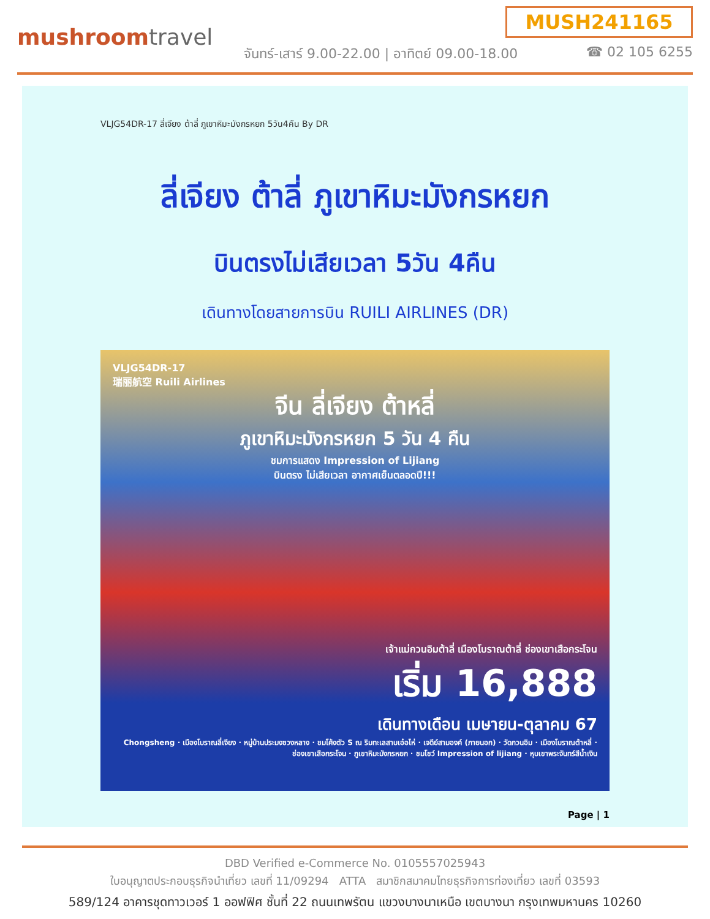mushroomtravel
MUSH241165
จันทร์-เสาร์ 9.00-22.00 | อาทิตย์ 09.00-18.00
☎ 02 105 6255
VLJG54DR-17 ลี่เจียง ต้าลี่ ภูเขาหิมะมังกรหยก 5วัน4คืน By DR
ลี่เจียง ต้าลี่ ภูเขาหิมะมังกรหยก
บินตรงไม่เสียเวลา 5วัน 4คืน
เดินทางโดยสายการบิน RUILI AIRLINES (DR)
VLJG54DR-17
瑞丽航空 Ruili Airlines
จีน ลี่เจียง ต้าหลี่
ภูเขาหิมะมังกรหยก 5 วัน 4 คืน
ชมการแสดง Impression of Lijiang
บินตรง ไม่เสียเวลา อากาศเย็นตลอดปี!!!
เจ้าแม่กวนอิมต้าลี่ เมืองโบราณต้าลี่ ช่องเขาเสือกระโจน
เริ่ม 16,888
เดินทางเดือน เมษายน-ตุลาคม 67
Chongsheng · เมืองโบราณลี่เจียง · หมู่บ้านประมงซวงหลาง · ชมโค้งตัว S ณ ริมทะเลสาบเอ๋อไห่ · เจดีย์สามองค์ (ภายนอก) · วัดกวนอิม · เมืองโบราณต้าหลี่ · ช่องเขาเสือกระโจน · ภูเขาหิมะมังกรหยก · ชมโชว์ Impression of lijiang · หุบเขาพระจันทร์สีน้ำเงิน
Page | 1
DBD Verified e-Commerce No. 0105557025943
ใบอนุญาตประกอบธุรกิจนำเที่ยว เลขที่ 11/09294 ATTA สมาชิกสมาคมไทยธุรกิจการท่องเที่ยว เลขที่ 03593
589/124 อาคารชุดทาวเวอร์ 1 ออฟฟิศ ชั้นที่ 22 ถนนเทพรัตน แขวงบางนาเหนือ เขตบางนา กรุงเทพมหานคร 10260